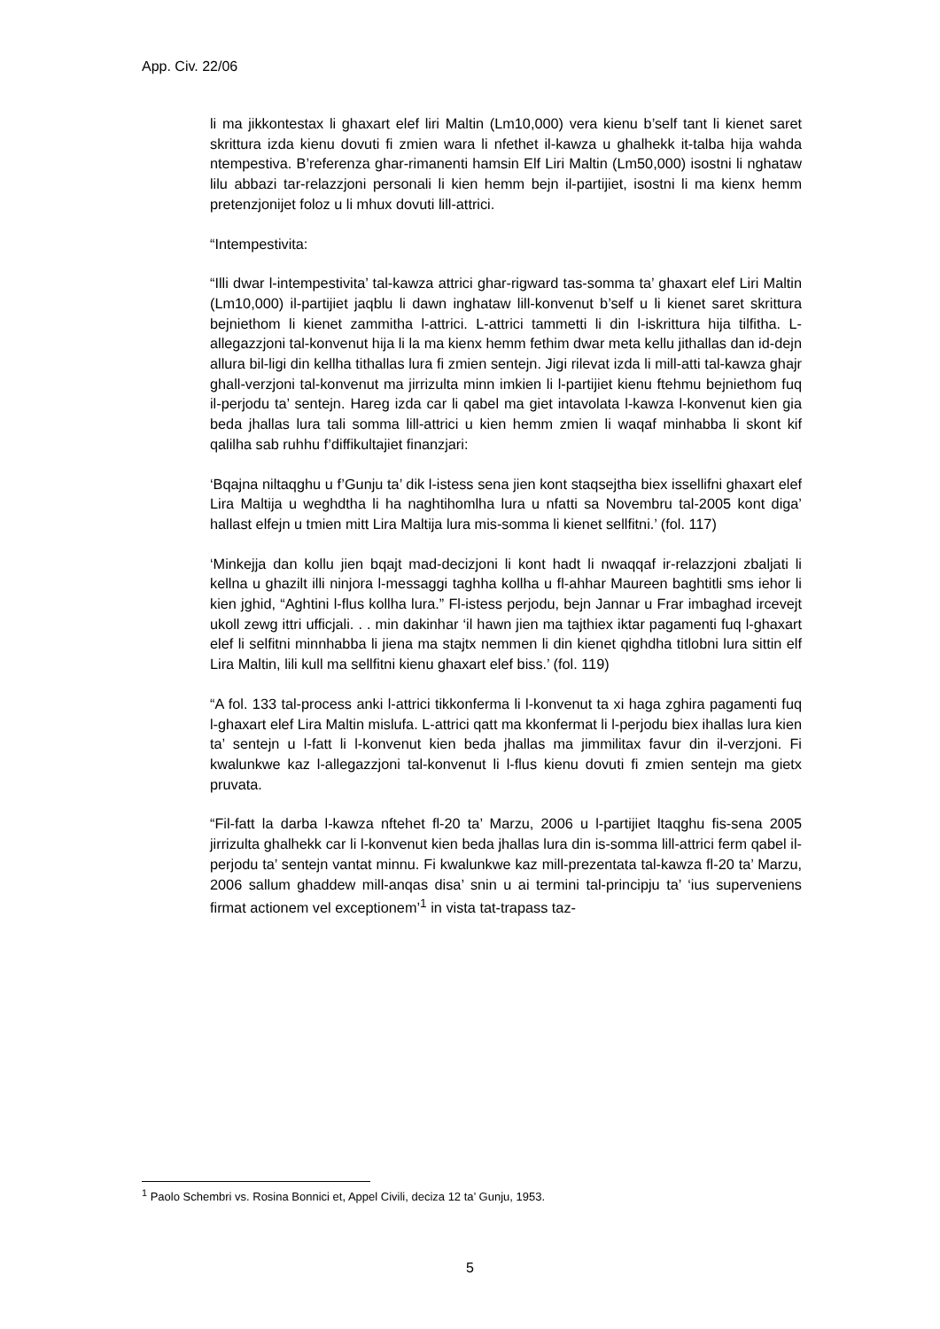App. Civ. 22/06
li ma jikkontestax li ghaxart elef liri Maltin (Lm10,000) vera kienu b’self tant li kienet saret skrittura izda kienu dovuti fi zmien wara li nfethet il-kawza u ghalhekk it-talba hija wahda ntempestiva. B’referenza ghar-rimanenti hamsin Elf Liri Maltin (Lm50,000) isostni li nghataw lilu abbazi tar-relazzjoni personali li kien hemm bejn il-partijiet, isostni li ma kienx hemm pretenzjonijet foloz u li mhux dovuti lill-attrici.
“Intempestivita:
“Illi dwar l-intempestivita’ tal-kawza attrici ghar-rigward tas-somma ta’ ghaxart elef Liri Maltin (Lm10,000) il-partijiet jaqblu li dawn inghataw lill-konvenut b’self u li kienet saret skrittura bejniethom li kienet zammitha l-attrici. L-attrici tammetti li din l-iskrittura hija tilfitha. L-allegazzjoni tal-konvenut hija li la ma kienx hemm fethim dwar meta kellu jithallas dan id-dejn allura bil-ligi din kellha tithallas lura fi zmien sentejn. Jigi rilevat izda li mill-atti tal-kawza ghajr ghall-verzjoni tal-konvenut ma jirrizulta minn imkien li l-partijiet kienu ftehmu bejniethom fuq il-perjodu ta’ sentejn. Hareg izda car li qabel ma giet intavolata l-kawza l-konvenut kien gia beda jhallas lura tali somma lill-attrici u kien hemm zmien li waqaf minhabba li skont kif qalilha sab ruhhu f’diffikultajiet finanzjari:
‘Bqajna niltaqghu u f’Gunju ta’ dik l-istess sena jien kont staqsejtha biex issellifni ghaxart elef Lira Maltija u weghdtha li ha naghtihomlha lura u nfatti sa Novembru tal-2005 kont diga’ hallast elfejn u tmien mitt Lira Maltija lura mis-somma li kienet sellfitni.’ (fol. 117)
‘Minkejja dan kollu jien bqajt mad-decizjoni li kont hadt li nwaqqaf ir-relazzjoni zbaljati li kellna u ghazilt illi ninjora l-messaggi taghha kollha u fl-ahhar Maureen baghtitli sms iehor li kien jghid, “Aghtini l-flus kollha lura.” Fl-istess perjodu, bejn Jannar u Frar imbaghad ircevejt ukoll zewg ittri ufficjali. . . min dakinhar ‘il hawn jien ma tajthiex iktar pagamenti fuq l-ghaxart elef li selfitni minnhabba li jiena ma stajtx nemmen li din kienet qighdha titlobni lura sittin elf Lira Maltin, lili kull ma sellfitni kienu ghaxart elef biss.’ (fol. 119)
“A fol. 133 tal-process anki l-attrici tikkonferma li l-konvenut ta xi haga zghira pagamenti fuq l-ghaxart elef Lira Maltin mislufa. L-attrici qatt ma kkonfermat li l-perjodu biex ihallas lura kien ta’ sentejn u l-fatt li l-konvenut kien beda jhallas ma jimmilitax favur din il-verzjoni. Fi kwalunkwe kaz l-allegazzjoni tal-konvenut li l-flus kienu dovuti fi zmien sentejn ma gietx pruvata.
“Fil-fatt la darba l-kawza nftehet fl-20 ta’ Marzu, 2006 u l-partijiet ltaqghu fis-sena 2005 jirrizulta ghalhekk car li l-konvenut kien beda jhallas lura din is-somma lill-attrici ferm qabel il-perjodu ta’ sentejn vantat minnu. Fi kwalunkwe kaz mill-prezentata tal-kawza fl-20 ta’ Marzu, 2006 sallum ghaddew mill-anqas disa’ snin u ai termini tal-principju ta’ ‘ius superveniens firmat actionem vel exceptionem’<sup>1</sup> in vista tat-trapass taz-
<sup>1</sup> Paolo Schembri vs. Rosina Bonnici et, Appel Civili, deciza 12 ta’ Gunju, 1953.
5